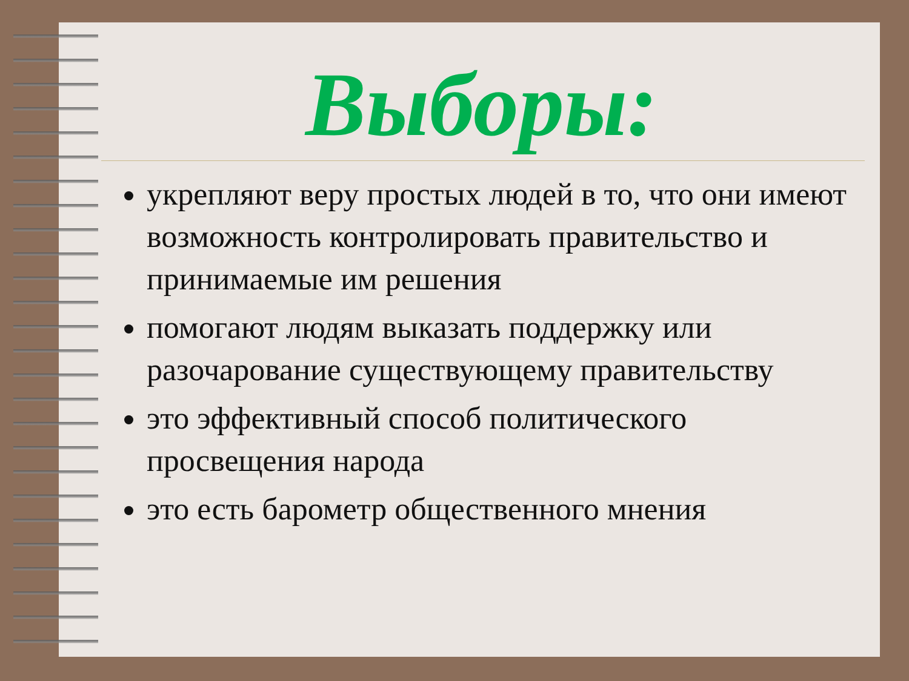Выборы:
укрепляют веру простых людей в то, что они имеют возможность контролировать правительство и принимаемые им решения
помогают людям выказать поддержку или разочарование существующему правительству
это эффективный способ политического просвещения народа
это есть барометр общественного мнения